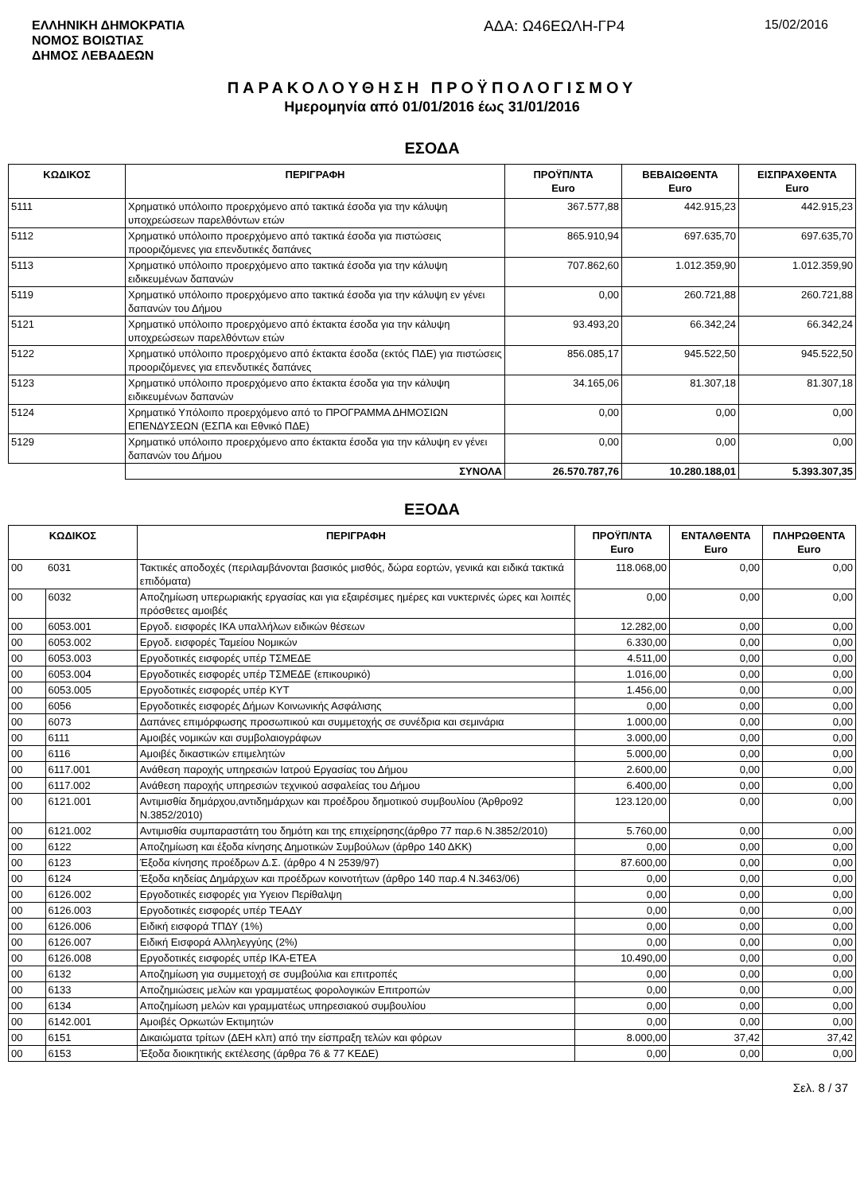ΕΛΛΗΝΙΚΗ ΔΗΜΟΚΡΑΤΙΑ
ΝΟΜΟΣ ΒΟΙΩΤΙΑΣ
ΔΗΜΟΣ ΛΕΒΑΔΕΩΝ
ΑΔΑ: Ω46ΕΩΛΗ-ΓΡ4
15/02/2016
ΠΑΡΑΚΟΛΟΥΘΗΣΗ ΠΡΟΫΠΟΛΟΓΙΣΜΟΥ
Ημερομηνία από 01/01/2016 έως 31/01/2016
ΕΣΟΔΑ
| ΚΩΔΙΚΟΣ | ΠΕΡΙΓΡΑΦΗ | ΠΡΟΫΠ/ΝΤΑ Euro | ΒΕΒΑΙΩΘΕΝΤΑ Euro | ΕΙΣΠΡΑΧΘΕΝΤΑ Euro |
| --- | --- | --- | --- | --- |
| 5111 | Χρηματικό υπόλοιπο προερχόμενο από τακτικά έσοδα για την κάλυψη υποχρεώσεων παρελθόντων ετών | 367.577,88 | 442.915,23 | 442.915,23 |
| 5112 | Χρηματικό υπόλοιπο προερχόμενο από τακτικά έσοδα για πιστώσεις προοριζόμενες για επενδυτικές δαπάνες | 865.910,94 | 697.635,70 | 697.635,70 |
| 5113 | Χρηματικό υπόλοιπο προερχόμενο απο τακτικά έσοδα για την κάλυψη ειδικευμένων δαπανών | 707.862,60 | 1.012.359,90 | 1.012.359,90 |
| 5119 | Χρηματικό υπόλοιπο προερχόμενο απο τακτικά έσοδα για την κάλυψη εν γένει δαπανών του Δήμου | 0,00 | 260.721,88 | 260.721,88 |
| 5121 | Χρηματικό υπόλοιπο προερχόμενο από έκτακτα έσοδα για την κάλυψη υποχρεώσεων παρελθόντων ετών | 93.493,20 | 66.342,24 | 66.342,24 |
| 5122 | Χρηματικό υπόλοιπο προερχόμενο από έκτακτα έσοδα (εκτός ΠΔΕ) για πιστώσεις προοριζόμενες για επενδυτικές δαπάνες | 856.085,17 | 945.522,50 | 945.522,50 |
| 5123 | Χρηματικό υπόλοιπο προερχόμενο απο έκτακτα έσοδα για την κάλυψη ειδικευμένων δαπανών | 34.165,06 | 81.307,18 | 81.307,18 |
| 5124 | Χρηματικό Υπόλοιπο προερχόμενο από το ΠΡΟΓΡΑΜΜΑ ΔΗΜΟΣΙΩΝ ΕΠΕΝΔΥΣΕΩΝ (ΕΣΠΑ και Εθνικό ΠΔΕ) | 0,00 | 0,00 | 0,00 |
| 5129 | Χρηματικό υπόλοιπο προερχόμενο απο έκτακτα έσοδα για την κάλυψη εν γένει δαπανών του Δήμου | 0,00 | 0,00 | 0,00 |
| | ΣΥΝΟΛΑ | 26.570.787,76 | 10.280.188,01 | 5.393.307,35 |
ΕΞΟΔΑ
| ΚΩΔΙΚΟΣ | | ΠΕΡΙΓΡΑΦΗ | ΠΡΟΫΠ/ΝΤΑ Euro | ΕΝΤΑΛΘΕΝΤΑ Euro | ΠΛΗΡΩΘΕΝΤΑ Euro |
| --- | --- | --- | --- | --- | --- |
| 00 | 6031 | Τακτικές αποδοχές (περιλαμβάνονται βασικός μισθός, δώρα εορτών, γενικά και ειδικά τακτικά επιδόματα) | 118.068,00 | 0,00 | 0,00 |
| 00 | 6032 | Αποζημίωση υπερωριακής εργασίας και για εξαιρέσιμες ημέρες και νυκτερινές ώρες και λοιπές πρόσθετες αμοιβές | 0,00 | 0,00 | 0,00 |
| 00 | 6053.001 | Εργοδ. εισφορές ΙΚΑ υπαλλήλων ειδικών θέσεων | 12.282,00 | 0,00 | 0,00 |
| 00 | 6053.002 | Εργοδ. εισφορές Ταμείου Νομικών | 6.330,00 | 0,00 | 0,00 |
| 00 | 6053.003 | Εργοδοτικές εισφορές υπέρ ΤΣΜΕΔΕ | 4.511,00 | 0,00 | 0,00 |
| 00 | 6053.004 | Εργοδοτικές εισφορές υπέρ ΤΣΜΕΔΕ (επικουρικό) | 1.016,00 | 0,00 | 0,00 |
| 00 | 6053.005 | Εργοδοτικές εισφορές υπέρ ΚΥΤ | 1.456,00 | 0,00 | 0,00 |
| 00 | 6056 | Εργοδοτικές εισφορές Δήμων Κοινωνικής Ασφάλισης | 0,00 | 0,00 | 0,00 |
| 00 | 6073 | Δαπάνες επιμόρφωσης προσωπικού και συμμετοχής σε συνέδρια και σεμινάρια | 1.000,00 | 0,00 | 0,00 |
| 00 | 6111 | Αμοιβές νομικών και συμβολαιογράφων | 3.000,00 | 0,00 | 0,00 |
| 00 | 6116 | Αμοιβές δικαστικών επιμελητών | 5.000,00 | 0,00 | 0,00 |
| 00 | 6117.001 | Ανάθεση παροχής υπηρεσιών Ιατρού Εργασίας του Δήμου | 2.600,00 | 0,00 | 0,00 |
| 00 | 6117.002 | Ανάθεση παροχής υπηρεσιών τεχνικού ασφαλείας του Δήμου | 6.400,00 | 0,00 | 0,00 |
| 00 | 6121.001 | Αντιμισθία δημάρχου,αντιδημάρχων και προέδρου δημοτικού συμβουλίου (Άρθρο92 Ν.3852/2010) | 123.120,00 | 0,00 | 0,00 |
| 00 | 6121.002 | Αντιμισθία συμπαραστάτη του δημότη και της επιχείρησης(άρθρο 77 παρ.6 Ν.3852/2010) | 5.760,00 | 0,00 | 0,00 |
| 00 | 6122 | Αποζημίωση και έξοδα κίνησης Δημοτικών Συμβούλων (άρθρο 140 ΔΚΚ) | 0,00 | 0,00 | 0,00 |
| 00 | 6123 | Έξοδα κίνησης προέδρων Δ.Σ. (άρθρο 4 Ν 2539/97) | 87.600,00 | 0,00 | 0,00 |
| 00 | 6124 | Έξοδα κηδείας Δημάρχων και προέδρων κοινοτήτων (άρθρο 140 παρ.4 Ν.3463/06) | 0,00 | 0,00 | 0,00 |
| 00 | 6126.002 | Εργοδοτικές εισφορές για Υγειον Περίθαλψη | 0,00 | 0,00 | 0,00 |
| 00 | 6126.003 | Εργοδοτικές εισφορές υπέρ ΤΕΑΔΥ | 0,00 | 0,00 | 0,00 |
| 00 | 6126.006 | Ειδική εισφορά ΤΠΔΥ (1%) | 0,00 | 0,00 | 0,00 |
| 00 | 6126.007 | Ειδική Εισφορά Αλληλεγγύης (2%) | 0,00 | 0,00 | 0,00 |
| 00 | 6126.008 | Εργοδοτικές εισφορές υπέρ ΙΚΑ-ΕΤΕΑ | 10.490,00 | 0,00 | 0,00 |
| 00 | 6132 | Αποζημίωση για συμμετοχή σε συμβούλια και επιτροπές | 0,00 | 0,00 | 0,00 |
| 00 | 6133 | Αποζημιώσεις μελών και γραμματέως φορολογικών Επιτροπών | 0,00 | 0,00 | 0,00 |
| 00 | 6134 | Αποζημίωση μελών και γραμματέως υπηρεσιακού συμβουλίου | 0,00 | 0,00 | 0,00 |
| 00 | 6142.001 | Αμοιβές Ορκωτών Εκτιμητών | 0,00 | 0,00 | 0,00 |
| 00 | 6151 | Δικαιώματα τρίτων (ΔΕΗ κλπ) από την είσπραξη τελών και φόρων | 8.000,00 | 37,42 | 37,42 |
| 00 | 6153 | Έξοδα διοικητικής εκτέλεσης (άρθρα 76 & 77 ΚΕΔΕ) | 0,00 | 0,00 | 0,00 |
Σελ. 8 / 37